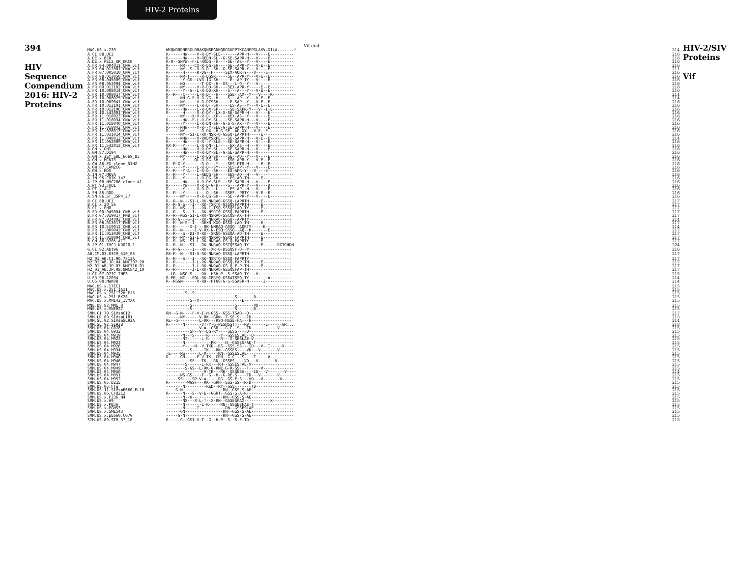HIV-2 Proteins
394
HIV Sequence Compendium 2016: HIV-2 Proteins
Vif end
| MAC.US.x.239 | WKQWRRDNRRGLRMAKQNSRGDKQRGGKPPTKGANFPGLAKVLGILA.......* | 214 |
| A.CI.88.UC2 | R------HW----V-R-DY-SLE-------APR-H---V----E---------- | 216 |
| A.DE.x.BEN | R------HW----V-REDH-SL--G-SE-SAPR-H---V----E---------- | 216 |
| A.DE.x.PEI2_KR_KRCG | R-R--SNYW--F-L-RKDG--H----SE--AS--Y---V----E---------- | 216 |
| A.FR.04.004011_CNA_vif | R-----NR----CX-R-DG-SH----SE--APR-Y---V-E--E---------- | 216 |
| A.FR.04.012081_CNA_vif | R-----NY--S--V-R-D--SH--G-SE-SAPR-Y---V----E---------- | 211 |
| A.FR.07.005010_CNA_vif | R------H-----R-DG--H-----SEX-AQR-Y---V----E---------- | 216 |
| A.FR.08.013050_CNA_vif | R-----NR-T-----R-DGSR-----SE--APR-Y---V-E--E---------- | 216 |
| A.FR.08.045009_CNA_vif | R------Y-GS--LVR-IG-SH-----E--AP-TY---V----E---------- | 216 |
| A.FR.08.052004_CNA_vif | R-----ND-------T-DX--H--GS---L-Q--Y---V-------------- | 216 |
| A.FR.09.012102_CNA_vif | R-----NY-----V-R-DD-SH----SEX-APR-Y-----E--E---------- | 216 |
| A.FR.10.008014_CNA_vif | R------Y--S--L-R-DD-XH----S---A---Y---V-E--E---------- | 216 |
| A.FR.10.008017_CNA_vif | R--R---C-----L-R-D---H----SSE--AX--Y---V----K---------- | 214 |
| A.FR.10.008025_CNA_vif | R-----NH-G-F-V-R-VG--H----S---AP--Y---V-E--E---------- | 214 |
| A.FR.10.009041_CNA_vif | R-----NY-----V-R-DCSSH-----E-SAP--Y---V-E--E---------- | 216 |
| A.FR.10.012101_CNA_vif | R-----NY-----L-R-D--SH-----ES-AS--Y---V-E--E---------- | 216 |
| A.FR.10.012106_CNA_vif | R------HW----L-R-DX-SP-----SE-SAPR-Y---V--I-E--------- | 216 |
| A.FR.10.542001_PNA_vif | R------H-----V-X-DY--LX-X-SE-SAPR-H---V----E---------- | 216 |
| A.FR.11.018023_PNA_vif | ------NY---X-V-R-D--XP----XEX-AS--Y---V----E---------- | 216 |
| A.FR.11.018034_CNA_vif | R------HW--F-L-R-DY-SL----SE-SAPR-H---V----E---------- | 216 |
| A.FR.11.018040_CNA_vif | R------Y-----L-R-DN-SH--G-S-S-AX--Y---V----E---------- | 216 |
| A.FR.11.018042_CNA_vif | R-----NHW----V-R--Y-SLE-G-SE-SAPR-H---V----E---------- | 216 |
| A.FR.11.026013_CNA_vif | R-----NY-------R-DX--H-G-SE--AP-XY---V-E--E---------- | 216 |
| A.FR.11.031014_CNA_vif | ------NY--SI-L-RK-NSR-Q-GSSQ-LAPRTH-----E------------ | 216 |
| A.FR.11.048012_CNA_vif | R-----NHW----V-RKDYSRPE---SE-SAPR-H---V-E--E---------- | 214 |
| A.FR.11.052009_CNA_vif | R------HW----V-R--Y-SLE---SE-SAPR-H---V----E---------- | 216 |
| A.FR.11.542012_CNA_vif | RX-R---Y-----L-R-DN--L-----EX-AS--H---V----E---------- | 216 |
| A.GH.x.GH1 | R------HW----V-R-DY-SL----SE-SAPR-H---V----E---------- | 216 |
| A.GM.87.D194 | R------HW----V-R-DY-SL--G-SE-SAPR-H---V--------------- | 216 |
| A.GM.x.ISY_SBL_6669_85 | R-----NY-----L-R-DG-SH----SE--AQ--Y---V----E---------- | 216 |
| A.GM.x.MCN13 | R------Y----QL-R-DG-SH----SSE-APR-Y---V-E--E---------- | 216 |
| A.GW.86.FG_clone_NIHZ | R--R-G-Y-------R-D---Y----SES-PTR-H-----E--E---------- | 216 |
| A.GW.87.CAM2CG | R------Y-----L-R-D--SY----SES-AP--Y---V----E---------- | 216 |
| A.GW.x.MDS | R--R---Y-A---L-R-D--SH----ES-APR-Y---V----E---------- | 216 |
| A.IN.07.NNVA | R--R---Y-----L-REDG-SH----SES-AQ--H---V--------------- | 216 |
| A.IN.95.CRIK_147 | R--R---Y-----L-R-DG-SH-----ES-AQ-TH-----E------------ | 216 |
| A.JP.08.NMC786_clone_41 | R------HW----V-R-DY-SLE---SE-SAPR-H---V----E---------- | 216 |
| A.PT.93.JAU1 | R------YW----V-R-D-G-H----S---APR-Y---V----D---------- | 216 |
| A.PT.x.ALI | R------Y-----V-R-D---L-----ES-AP--H---V----E---------- | 216 |
| A.SN.85.ROD | R--R---Y-----L---D--SH---SSES--PRTY---V-E--E---------- | 216 |
| A.SN.86.ST_JSP4_27 | R-----NY-----V-R-DG-SH----SE--APR-Y---V----E---------- | 216 |
| B.CI.88.UC1 | R--R--N---SI-L-RK-NNRAQ-GSSQ-LAPRTH-----E------------ | 217 |
| B.CI.x.20_56 | R--R-G-S---I---RK-TSRTQ-GSSQSFAPRTH-----E------------ | 217 |
| B.CI.x.EHO | R--R--NS---I---RD-I-TSQ-SSSQSLAQ-TY-----E------------ | 217 |
| B.FR.00.045004_CNB_vif | R--R---S---I---RK-NSRTQ-GSSQ-FAPRTH-----E------------ | 217 |
| B.FR.07.019017_PNB_vif | R--R--NSS-SI-L-RK-NSRAQ-SSCQS-AX-TH------------------ | 217 |
| B.FR.07.034002_CNB_vif | R--R-G---G-I---RK-NNRAQ-GSSQ--APRTY------------------ | 214 |
| B.FR.08.013017_PNB_vif | R--R--N-S--I---REXN-KXQ-DSSQ-LAQ-TH-----E------------ | 217 |
| B.FR.10.519012_CNB_vif | R--R------X-I---RK-NNRAQ-GSSQ--AQRTY-----E----------- | 214 |
| B.FR.11.009042_CNB_vif | R--R--N-----I-V-RX-N-ESQ-SSSQ--AQ--H-------E--------- | 217 |
| B.FR.11.013039_CNB_vif | R--R---S--DI-V-RK--SRNQ-GSSQA-AQ-TH-----E------------ | 217 |
| B.FR.11.018004_CNB_vif | R--R--NY--SI-L-RK-NSRAQ-GSXQ-FAPRTH-----E------------ | 217 |
| B.GH.86.D205_ALT | R--R--NS--SI-L-RK-NNRAQ-GS-Q-FAPRTY-----E------------ | 217 |
| B.JP.01.IMCJ_KR020_1 | R--R--N---SI---RK-NNRAQ-SSCQSSAQ-TY-----E------RGTGHDN- | 224 |
| G.CI.92.Abt96 | R--R-G-----I---RK--XR-Q-DSSQSF-Q--Y------------------ | 216 |
| AB.CM.03.03CM_510_03 | RE-R--N---SI-X-RK-NNRAQ-GSSQ-LAPRTH------------------ | 217 |
| H2_01_AB.CI.90.7312A | R--R---S---I---RK-NSRTQ-GSSQ-FAPRTY------------------ | 217 |
| H2_01_AB.JP.04.NMC307_20 | R--R-------I-L-RK-NNRAQ-GSSQ-FAP-TH-----E------------ | 217 |
| H2_01_AB.JP.07.NMC716_01 | R--R-------I-L-RK-NNRAQ-GS-Q-F-P-TH-----E------------ | 217 |
| H2_01_AB.JP.08.NMC842_10 | R--R-------I-L-RK-NNRAQ-GSSQSFAP-TH------------------ | 217 |
| U.CI.07.07IC_TNP3 | --LR--NSG-S----RV--HSH-P--S-SSAQ-TY---V-------------- | 215 |
| U.FR.96.12034 | R-FR--NC---FQL-RK-CERYQ-GSSATSSQ-TY--------A--------- | 214 |
| U.US.08.NWK08 | R--RGGN------V-RD--HTNQ-G-S-SSASR-H------I----------- | 214 |
| MAC.US.x.17EC1 | ------------------------------------------------------ | 215 |
| MAC.US.x.251_1A11 | ------------------------------------------------------ | 215 |
| MAC.US.x.251_32H_PJ5 | --------S--S------------------------------------------ | 215 |
| MAC.US.x.251_BK28 | -----------------------------S-------D---------------- | 215 |
| MAC.US.x.MM142_IVMXX | ----------S--V------------------E--------------------- | 215 |
| MNE.US.82.MNE_8 | ----------S------------------S-------VD--------------- | 215 |
| MNE.US.x.MNE027 | ----------S------------------S-------D---------------- | 215 |
| SMM.CI.79.SIVsmCI2 | RN--G-N----F-V-I-H-GSS--GSS-TSAQ--D------------------ | 217 |
| SMM.LR.89.SIVsmLIB1 | ------NY------V-RK--GRN--T-SE-S---ID------------------ | 215 |
| SMM.SL.92.SIVsmSL92A | RE--G---------L-RK---RSQ-NSSE-FA---H----------------- | 214 |
| SMM.SL.92.SL92B | R------N-------VT-Y-G-PESNSSTT---RV-------E------GR.... | 218 |
| SMM.US.04.G078 | --------------V-A--GSR---G-C--S---TD-----------V------ | 215 |
| SMM.US.04.G932 | ----------SF--V--DG-RY----SESS----D------------------- | 215 |
| SMM.US.04.M919 | -------N---S-----R-----Y--GSSESLAE--D----------------- | 215 |
| SMM.US.04.M922 | -------NT------L-R-----R---G-SESLAE-V----------------- | 215 |
| SMM.US.04.M923 | -------N-----------RK----N--GSSESFAE-T---------------- | 215 |
| SMM.US.04.M926 | -------Y----N--V-TKD--RS--GSS-SS---ID---V--I-----V---- | 215 |
| SMM.US.04.M934 | ----------S-----TK---RN--GSSES----VD---V-------V------ | 215 |
| SMM.US.04.M935 | -E----NS------L-R-----RN--GSSESLAE-------------------- | 215 |
| SMM.US.04.M940 | R-----GN-----F-V-TK--GRN--G-C---S----T-----V---------- | 215 |
| SMM.US.04.M946 | ----------SF---TK---RN--GSSES----VD---V-------V------- | 215 |
| SMM.US.04.M947 | --------S------L-RK---RH--GSSESFAE-V------------------ | 215 |
| SMM.US.04.M949 | --------S-GS--L-RK-G-RNE-G-R-SS---T-----V------------- | 215 |
| SMM.US.04.M950 | ----------------V-TK---RH--GSSESS----ID---V-------V---- | 214 |
| SMM.US.04.M951 | ------NS-GS----T--G--H--G-RE-S----TD---V-------V------- | 215 |
| SMM.US.04.M952 | -----SS----SP-V-A-----RG--GS-E-S---VD---V-------V------ | 215 |
| SMM.US.05.D215 | R--------WGSF---RK--GRH--SSS-SS--R-D------------------ | 215 |
| SMM.US.06.FTq | -------N---------RED--RY--GSS-------TD---------------- | 215 |
| SMM.US.11.SIVsmE660_FL10 | ----G-N-----------------RN--GSS-S-AE------------------ | 215 |
| SMM.US.86.CFU212 | R------N---S--V-E--GGRT--GSS-S-A-R-------------------- | 215 |
| SMM.US.x.F236_H4 | -------N--K-------------RN--GSS-S-AE------------------ | 215 |
| SMM.US.x.H9 | -------NX---X-L-T--X-RN--GSSESFAX-----------X--------- | 215 |
| SMM.US.x.PBJA | -------N-------L-R-----RN--GSSESFAE-T----------------- | 215 |
| SMM.US.x.PGM53 | -------N-----I-----------RN--GSSESLAE----------------- | 215 |
| SMM.US.x.SME543 | ------GN----------------RN--GSS-S-AE------------------ | 215 |
| SMM.US.x.pE660.CG7G | -----G-N----------------RN--GSS-S-AE------------------ | 215 |
| STM.US.89.STM_37_16 | R-----G--GSI-V-T--G--H-P--S--S-E-TD------------------- | 215 |
HIV-2/SIV Proteins
Vif